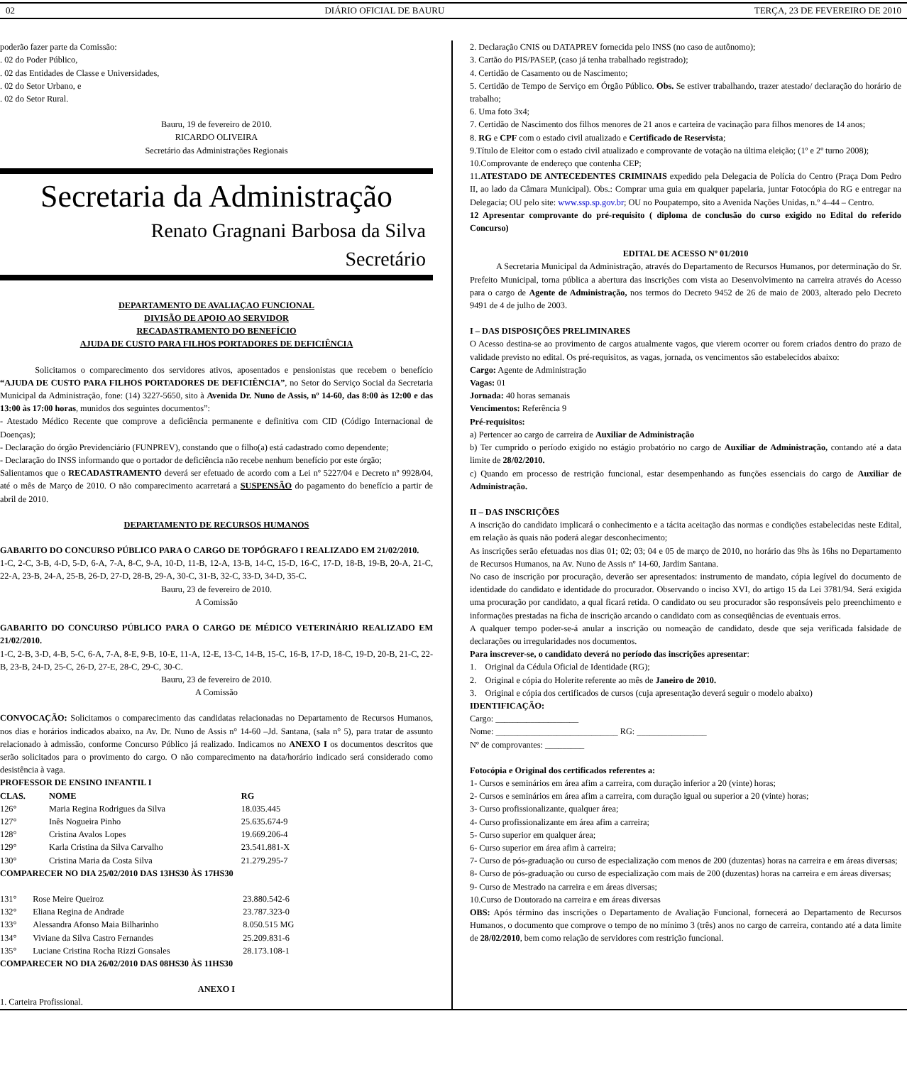02 DIÁRIO OFICIAL DE BAURU TERÇA, 23 DE FEVEREIRO DE 2010
poderão fazer parte da Comissão:
. 02 do Poder Público,
. 02 das Entidades de Classe e Universidades,
. 02 do Setor Urbano, e
. 02 do Setor Rural.
Bauru, 19 de fevereiro de 2010.
RICARDO OLIVEIRA
Secretário das Administrações Regionais
Secretaria da Administração
Renato Gragnani Barbosa da Silva
Secretário
DEPARTAMENTO DE AVALIAÇAO FUNCIONAL
DIVISÃO DE APOIO AO SERVIDOR
RECADASTRAMENTO DO BENEFÍCIO
AJUDA DE CUSTO PARA FILHOS PORTADORES DE DEFICIÊNCIA
    Solicitamos o comparecimento dos servidores ativos, aposentados e pensionistas que recebem o benefício “AJUDA DE CUSTO PARA FILHOS PORTADORES DE DEFICIÊNCIA”, no Setor do Serviço Social da Secretaria Municipal da Administração, fone: (14) 3227-5650, sito à Avenida Dr. Nuno de Assis, nº 14-60, das 8:00 às 12:00 e das 13:00 às 17:00 horas, munidos dos seguintes documentos”:
- Atestado Médico Recente que comprove a deficiência permanente e definitiva com CID (Código Internacional de Doenças);
- Declaração do órgão Previdenciário (FUNPREV), constando que o filho(a) está cadastrado como dependente;
- Declaração do INSS informando que o portador de deficiência não recebe nenhum benefício por este órgão;
Salientamos que o RECADASTRAMENTO deverá ser efetuado de acordo com a Lei nº 5227/04 e Decreto nº 9928/04, até o mês de Março de 2010. O não comparecimento acarretará a SUSPENSÃO do pagamento do benefício a partir de abril de 2010.
DEPARTAMENTO DE RECURSOS HUMANOS
GABARITO DO CONCURSO PÚBLICO PARA O CARGO DE TOPÓGRAFO I REALIZADO EM 21/02/2010.
1-C, 2-C, 3-B, 4-D, 5-D, 6-A, 7-A, 8-C, 9-A, 10-D, 11-B, 12-A, 13-B, 14-C, 15-D, 16-C, 17-D, 18-B, 19-B, 20-A, 21-C, 22-A, 23-B, 24-A, 25-B, 26-D, 27-D, 28-B, 29-A, 30-C, 31-B, 32-C, 33-D, 34-D, 35-C.
Bauru, 23 de fevereiro de 2010.
A Comissão
GABARITO DO CONCURSO PÚBLICO PARA O CARGO DE MÉDICO VETERINÁRIO REALIZADO EM 21/02/2010.
1-C, 2-B, 3-D, 4-B, 5-C, 6-A, 7-A, 8-E, 9-B, 10-E, 11-A, 12-E, 13-C, 14-B, 15-C, 16-B, 17-D, 18-C, 19-D, 20-B, 21-C, 22-B, 23-B, 24-D, 25-C, 26-D, 27-E, 28-C, 29-C, 30-C.
Bauru, 23 de fevereiro de 2010.
A Comissão
CONVOCAÇÃO: Solicitamos o comparecimento das candidatas relacionadas no Departamento de Recursos Humanos, nos dias e horários indicados abaixo, na Av. Dr. Nuno de Assis n° 14-60 –Jd. Santana, (sala n° 5), para tratar de assunto relacionado à admissão, conforme Concurso Público já realizado. Indicamos no ANEXO I os documentos descritos que serão solicitados para o provimento do cargo. O não comparecimento na data/horário indicado será considerado como desistência à vaga.
PROFESSOR DE ENSINO INFANTIL I
| CLAS. | NOME | RG |
| --- | --- | --- |
| 126° | Maria Regina Rodrigues da Silva | 18.035.445 |
| 127° | Inês Nogueira Pinho | 25.635.674-9 |
| 128° | Cristina Avalos Lopes | 19.669.206-4 |
| 129° | Karla Cristina da Silva Carvalho | 23.541.881-X |
| 130° | Cristina Maria da Costa Silva | 21.279.295-7 |
COMPARECER NO DIA 25/02/2010 DAS 13HS30 ÀS 17HS30
| 131° | Rose Meire Queiroz | 23.880.542-6 |
| 132° | Eliana Regina de Andrade | 23.787.323-0 |
| 133° | Alessandra Afonso Maia Bilharinho | 8.050.515 MG |
| 134° | Viviane da Silva Castro Fernandes | 25.209.831-6 |
| 135° | Luciane Cristina Rocha Rizzi Gonsales | 28.173.108-1 |
COMPARECER NO DIA 26/02/2010 DAS 08HS30 ÀS 11HS30
ANEXO I
1. Carteira Profissional.
2. Declaração CNIS ou DATAPREV fornecida pelo INSS (no caso de autônomo);
3. Cartão do PIS/PASEP, (caso já tenha trabalhado registrado);
4. Certidão de Casamento ou de Nascimento;
5. Certidão de Tempo de Serviço em Órgão Público. Obs. Se estiver trabalhando, trazer atestado/ declaração do horário de trabalho;
6. Uma foto 3x4;
7. Certidão de Nascimento dos filhos menores de 21 anos e carteira de vacinação para filhos menores de 14 anos;
8. RG e CPF com o estado civil atualizado e Certificado de Reservista;
9.Título de Eleitor com o estado civil atualizado e comprovante de votação na última eleição; (1º e 2º turno 2008);
10.Comprovante de endereço que contenha CEP;
11.ATESTADO DE ANTECEDENTES CRIMINAIS expedido pela Delegacia de Polícia do Centro (Praça Dom Pedro II, ao lado da Câmara Municipal). Obs.: Comprar uma guia em qualquer papelaria, juntar Fotocópia do RG e entregar na Delegacia; OU pelo site: www.ssp.sp.gov.br; OU no Poupatempo, sito a Avenida Nações Unidas, n.º 4–44 – Centro.
12 Apresentar comprovante do pré-requisito ( diploma de conclusão do curso exigido no Edital do referido Concurso)
EDITAL DE ACESSO Nº 01/2010
   A Secretaria Municipal da Administração, através do Departamento de Recursos Humanos, por determinação do Sr. Prefeito Municipal, torna pública a abertura das inscrições com vista ao Desenvolvimento na carreira através do Acesso para o cargo de Agente de Administração, nos termos do Decreto 9452 de 26 de maio de 2003, alterado pelo Decreto 9491 de 4 de julho de 2003.
I – DAS DISPOSIÇÕES PRELIMINARES
O Acesso destina-se ao provimento de cargos atualmente vagos, que vierem ocorrer ou forem criados dentro do prazo de validade previsto no edital. Os pré-requisitos, as vagas, jornada, os vencimentos são estabelecidos abaixo:
Cargo: Agente de Administração
Vagas: 01
Jornada: 40 horas semanais
Vencimentos: Referência 9
Pré-requisitos:
a) Pertencer ao cargo de carreira de Auxiliar de Administração
b) Ter cumprido o período exigido no estágio probatório no cargo de Auxiliar de Administração, contando até a data limite de 28/02/2010.
c) Quando em processo de restrição funcional, estar desempenhando as funções essenciais do cargo de Auxiliar de Administração.
II – DAS INSCRIÇÕES
A inscrição do candidato implicará o conhecimento e a tácita aceitação das normas e condições estabelecidas neste Edital, em relação às quais não poderá alegar desconhecimento;
As inscrições serão efetuadas nos dias 01; 02; 03; 04 e 05 de março de 2010, no horário das 9hs às 16hs no Departamento de Recursos Humanos, na Av. Nuno de Assis nº 14-60, Jardim Santana.
No caso de inscrição por procuração, deverão ser apresentados: instrumento de mandato, cópia legível do documento de identidade do candidato e identidade do procurador. Observando o inciso XVI, do artigo 15 da Lei 3781/94. Será exigida uma procuração por candidato, a qual ficará retida. O candidato ou seu procurador são responsáveis pelo preenchimento e informações prestadas na ficha de inscrição arcando o candidato com as conseqüências de eventuais erros.
A qualquer tempo poder-se-á anular a inscrição ou nomeação de candidato, desde que seja verificada falsidade de declarações ou irregularidades nos documentos.
Para inscrever-se, o candidato deverá no período das inscrições apresentar:
1. Original da Cédula Oficial de Identidade (RG);
2. Original e cópia do Holerite referente ao mês de Janeiro de 2010.
3. Original e cópia dos certificados de cursos (cuja apresentação deverá seguir o modelo abaixo)
IDENTIFICAÇÃO:
Cargo: ___________________
Nome: ____________________________ RG: ________________
Nº de comprovantes: _________
Fotocópia e Original dos certificados referentes a:
1- Cursos e seminários em área afim a carreira, com duração inferior a 20 (vinte) horas;
2- Cursos e seminários em área afim a carreira, com duração igual ou superior a 20 (vinte) horas;
3- Curso profissionalizante, qualquer área;
4- Curso profissionalizante em área afim a carreira;
5- Curso superior em qualquer área;
6- Curso superior em área afim à carreira;
7- Curso de pós-graduação ou curso de especialização com menos de 200 (duzentas) horas na carreira e em áreas diversas;
8- Curso de pós-graduação ou curso de especialização com mais de 200 (duzentas) horas na carreira e em áreas diversas;
9- Curso de Mestrado na carreira e em áreas diversas;
10.Curso de Doutorado na carreira e em áreas diversas
OBS: Após término das inscrições o Departamento de Avaliação Funcional, fornecerá ao Departamento de Recursos Humanos, o documento que comprove o tempo de no mínimo 3 (três) anos no cargo de carreira, contando até a data limite de 28/02/2010, bem como relação de servidores com restrição funcional.